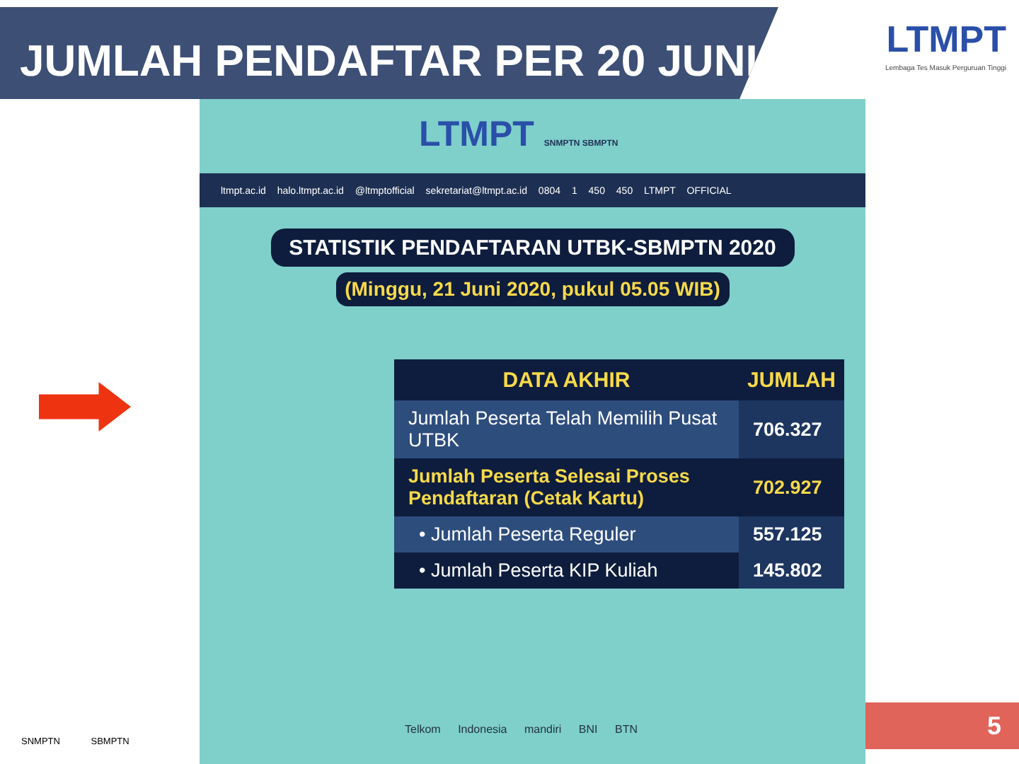JUMLAH PENDAFTAR PER 20 JUNI
LTMPT
Lembaga Tes Masuk Perguruan Tinggi
LTMPT SNMPTN SBMPTN
ltmpt.ac.id halo.ltmpt.ac.id @ltmptofficial sekretariat@ltmpt.ac.id 0804 1 450 450 LTMPT OFFICIAL
STATISTIK PENDAFTARAN UTBK-SBMPTN 2020
(Minggu, 21 Juni 2020, pukul 05.05 WIB)
| DATA AKHIR | JUMLAH |
| --- | --- |
| Jumlah Peserta Telah Memilih Pusat UTBK | 706.327 |
| Jumlah Peserta Selesai Proses Pendaftaran (Cetak Kartu) | 702.927 |
| • Jumlah Peserta Reguler | 557.125 |
| • Jumlah Peserta KIP Kuliah | 145.802 |
Telkom Indonesia mandiri BNI BTN
SNMPTN SBMPTN
5